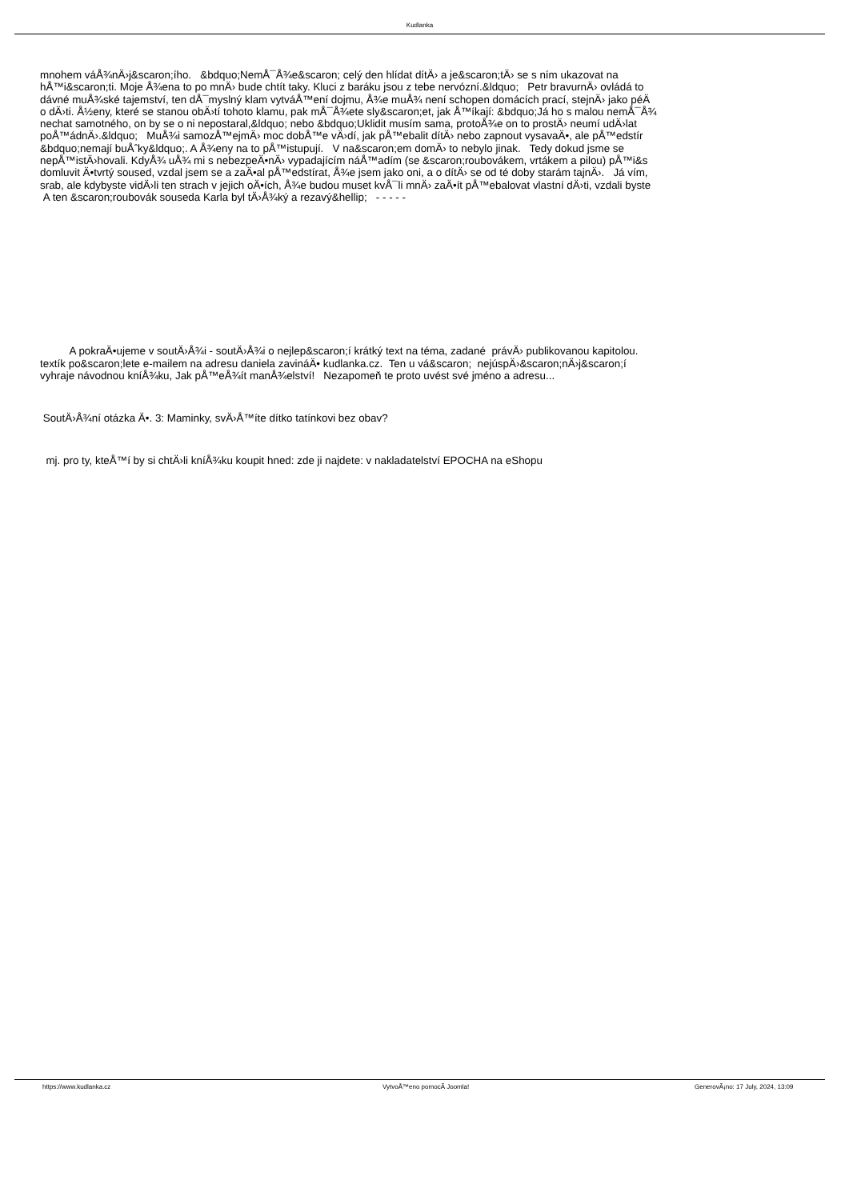Kudlanka
mnohem váÅ¾nÄ›j&scaron;ího. &bdquo;NemÅ¯Å¾e&scaron; celý den hlídat dítÄ› a je&scaron;tÄ› se s ním ukazovat na
hÅ™i&scaron;ti. Moje Å¾ena to po mnÄ› bude chtít taky. Kluci z baráku jsou z tebe nervózní.&ldquo; Petr bravurnÄ› ovládá to
dávné muÅ¾ské tajemství, ten dÅ¯myslný klam vytváÅ™ení dojmu, Å¾e muÅ¾ není schopen domácích prací, stejnÄ› jako péÄ
o dÄ›ti. Å½eny, které se stanou obÄ›tí tohoto klamu, pak mÅ¯Å¾ete sly&scaron;et, jak Å™íkají: &bdquo;Já ho s malou nemÅ¯Å¾
nechat samotného, on by se o ni nepostaral,&ldquo; nebo &bdquo;Uklidit musím sama, protoÅ¾e on to prostÄ› neumí udÄ›lat
poÅ™ádnÄ›.&ldquo; MuÅ¾i samozÅ™ejmÄ› moc dobÅ™e vÄ›dí, jak pÅ™ebalit dítÄ› nebo zapnout vysavaÄ•, ale pÅ™edstír
&bdquo;nemají buÅˆky&ldquo;. A Å¾eny na to pÅ™istupují. V na&scaron;em domÄ› to nebylo jinak. Tedy dokud jsme se
nepÅ™istÄ›hovali. KdyÅ¾ uÅ¾ mi s nebezpeÄ•nÄ› vypadajícím náÅ™adím (se &scaron;roubovákem, vrtákem a pilou) pÅ™i&s
domluvit Ä•tvrtý soused, vzdal jsem se a zaÄ•al pÅ™edstírat, Å¾e jsem jako oni, a o dítÄ› se od té doby starám tajnÄ›. Já vím,
srab, ale kdybyste vidÄ›li ten strach v jejich oÄ•ích, Å¾e budou muset kvÅ¯li mnÄ› zaÄ•ít pÅ™ebalovat vlastní dÄ›ti, vzdali byste
A ten &scaron;roubovák souseda Karla byl tÄ›Å¾ký a rezavý&hellip; - - - - -
A pokraÄ•ujeme v soutÄ›Å¾i - soutÄ›Å¾i o nejlep&scaron;í krátký text na téma, zadané právÄ› publikovanou kapitolou.
textík po&scaron;lete e-mailem na adresu daniela zavináÄ• kudlanka.cz. Ten u vá&scaron; nejúspÄ›&scaron;nÄ›j&scaron;í
vyhraje návodnou kníÅ¾ku, Jak pÅ™eÅ¾ít manÅ¾elství! Nezapomeň te proto uvést své jméno a adresu...
SoutÄ›Å¾ní otázka Ä•. 3: Maminky, svÄ›Å™íte dítko tatínkovi bez obav?
mj. pro ty, kteÅ™í by si chtÄ›li kníÅ¾ku koupit hned: zde ji najdete: v nakladatelství EPOCHA na eShopu
https://www.kudlanka.cz VytvoÅ™eno pomocÃ­ Joomla! GenerovÃ¡no: 17 July, 2024, 13:09